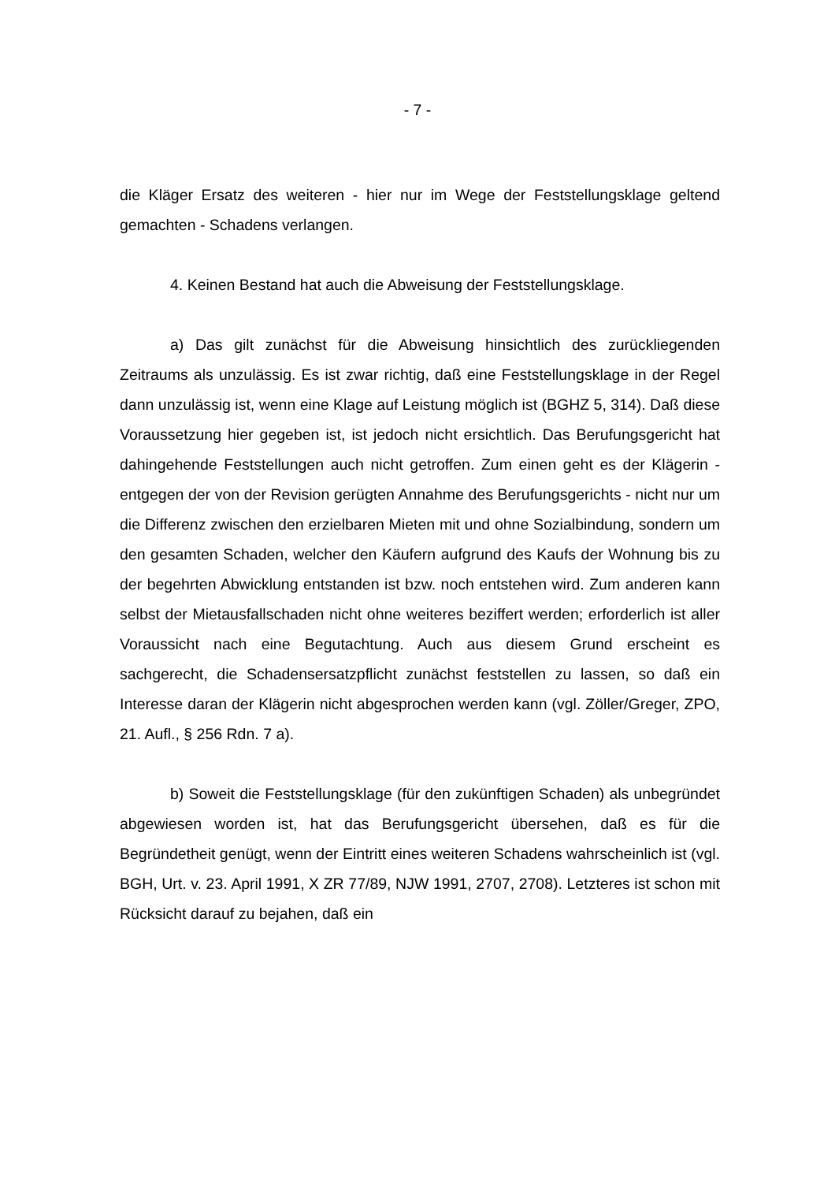- 7 -
die Kläger Ersatz des weiteren - hier nur im Wege der Feststellungsklage gel­tend gemachten - Schadens verlangen.
4. Keinen Bestand hat auch die Abweisung der Feststellungsklage.
a) Das gilt zunächst für die Abweisung hinsichtlich des zurückliegenden Zeitraums als unzulässig. Es ist zwar richtig, daß eine Feststellungsklage in der Regel dann unzulässig ist, wenn eine Klage auf Leistung möglich ist (BGHZ 5, 314). Daß diese Voraussetzung hier gegeben ist, ist jedoch nicht er­sichtlich. Das Berufungsgericht hat dahingehende Feststellungen auch nicht getroffen. Zum einen geht es der Klägerin - entgegen der von der Revision ge­rügten Annahme des Berufungsgerichts - nicht nur um die Differenz zwischen den erzielbaren Mieten mit und ohne Sozialbindung, sondern um den gesam­ten Schaden, welcher den Käufern aufgrund des Kaufs der Wohnung bis zu der begehrten Abwicklung entstanden ist bzw. noch entstehen wird. Zum ande­ren kann selbst der Mietausfallschaden nicht ohne weiteres beziffert werden; erforderlich ist aller Voraussicht nach eine Begutachtung. Auch aus diesem Grund erscheint es sachgerecht, die Schadensersatzpflicht zunächst feststel­len zu lassen, so daß ein Interesse daran der Klägerin nicht abgesprochen werden kann (vgl. Zöller/Greger, ZPO, 21. Aufl., § 256 Rdn. 7 a).
b) Soweit die Feststellungsklage (für den zukünftigen Schaden) als un­begründet abgewiesen worden ist, hat das Berufungsgericht übersehen, daß es für die Begründetheit genügt, wenn der Eintritt eines weiteren Schadens wahrscheinlich ist (vgl. BGH, Urt. v. 23. April 1991, X ZR 77/89, NJW 1991, 2707, 2708). Letzteres ist schon mit Rücksicht darauf zu bejahen, daß ein